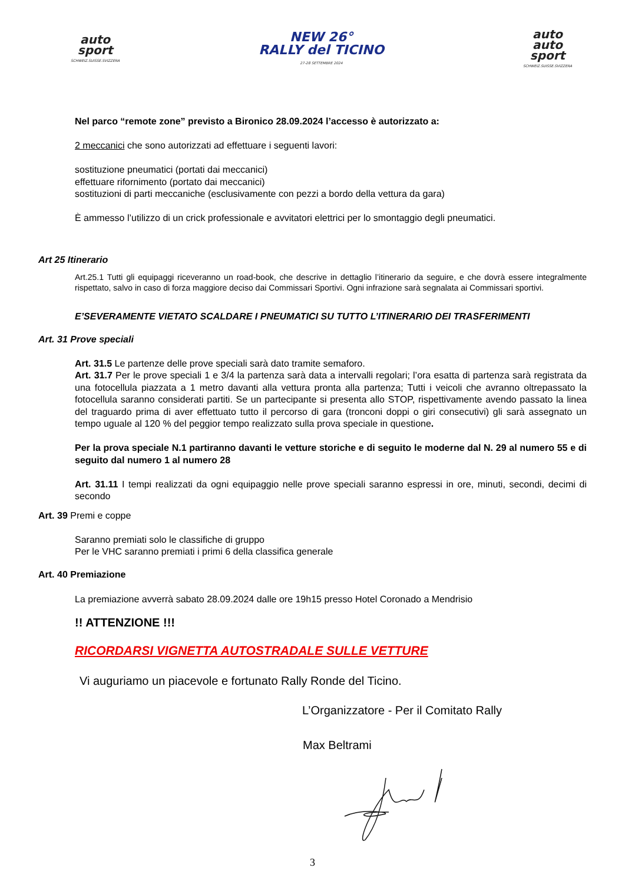auto
sport
SCHWEIZ.SUISSE.SVIZZERA
NEW 26°
RALLY del TICINO
27-28 SETTEMBRE 2024
auto
auto
sport
SCHWEIZ.SUISSE.SVIZZERA
Nel parco “remote zone” previsto a Bironico 28.09.2024 l’accesso è autorizzato a:
2 meccanici che sono autorizzati ad effettuare i seguenti lavori:
sostituzione pneumatici (portati dai meccanici)
effettuare rifornimento (portato dai meccanici)
sostituzioni di parti meccaniche (esclusivamente con pezzi a bordo della vettura da gara)
È ammesso l’utilizzo di un crick professionale e avvitatori elettrici per lo smontaggio degli pneumatici.
Art 25 Itinerario
Art.25.1 Tutti gli equipaggi riceveranno un road-book, che descrive in dettaglio l’itinerario da seguire, e che dovrà essere integralmente rispettato, salvo in caso di forza maggiore deciso dai Commissari Sportivi. Ogni infrazione sarà segnalata ai Commissari sportivi.
E’SEVERAMENTE VIETATO SCALDARE I PNEUMATICI SU TUTTO L’ITINERARIO DEI TRASFERIMENTI
Art. 31 Prove speciali
Art. 31.5 Le partenze delle prove speciali sarà dato tramite semaforo.
Art. 31.7 Per le prove speciali 1 e 3/4 la partenza sarà data a intervalli regolari; l’ora esatta di partenza sarà registrata da una fotocellula piazzata a 1 metro davanti alla vettura pronta alla partenza; Tutti i veicoli che avranno oltrepassato la fotocellula saranno considerati partiti. Se un partecipante si presenta allo STOP, rispettivamente avendo passato la linea del traguardo prima di aver effettuato tutto il percorso di gara (tronconi doppi o giri consecutivi) gli sarà assegnato un tempo uguale al 120 % del peggior tempo realizzato sulla prova speciale in questione.
Per la prova speciale N.1 partiranno davanti le vetture storiche e di seguito le moderne dal N. 29 al numero 55 e di seguito dal numero 1 al numero 28
Art. 31.11 I tempi realizzati da ogni equipaggio nelle prove speciali saranno espressi in ore, minuti, secondi, decimi di secondo
Art. 39 Premi e coppe
Saranno premiati solo le classifiche di gruppo
Per le VHC saranno premiati i primi 6 della classifica generale
Art. 40 Premiazione
La premiazione avverrà sabato 28.09.2024 dalle ore 19h15 presso Hotel Coronado a Mendrisio
!! ATTENZIONE !!!
RICORDARSI VIGNETTA AUTOSTRADALE SULLE VETTURE
Vi auguriamo un piacevole e fortunato Rally Ronde del Ticino.
L’Organizzatore - Per il Comitato Rally
Max Beltrami
3